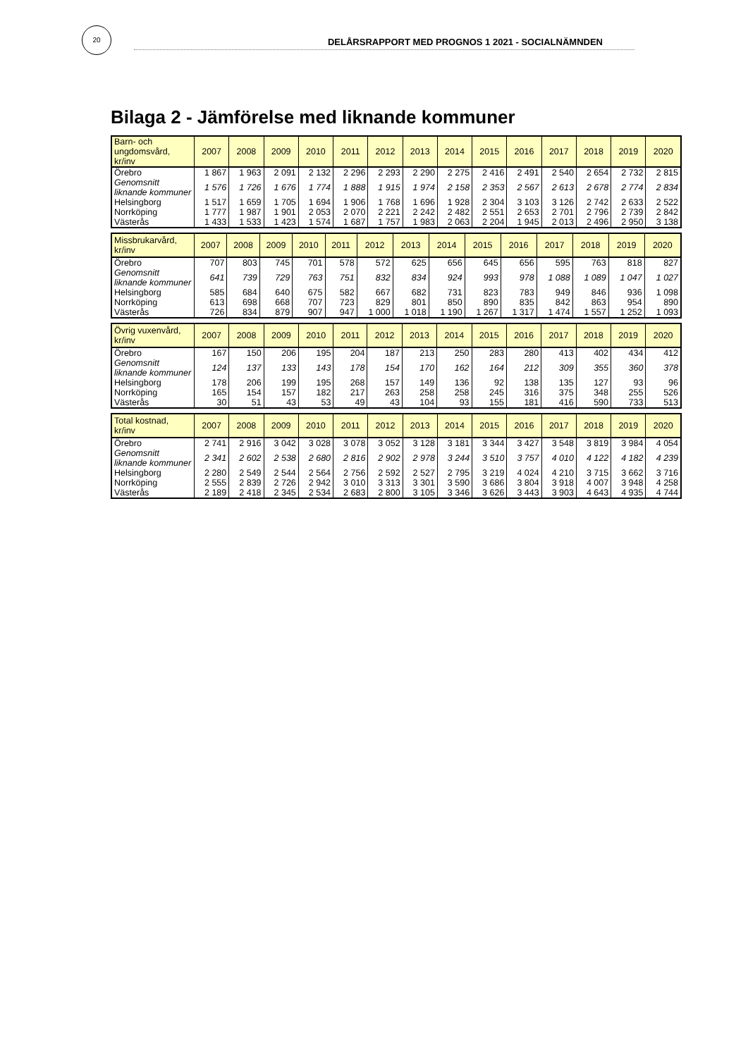20
DELÅRSRAPPORT MED PROGNOS 1 2021 - SOCIALNÄMNDEN
Bilaga 2 - Jämförelse med liknande kommuner
| Barn- och ungdomsvård, kr/inv | 2007 | 2008 | 2009 | 2010 | 2011 | 2012 | 2013 | 2014 | 2015 | 2016 | 2017 | 2018 | 2019 | 2020 |
| --- | --- | --- | --- | --- | --- | --- | --- | --- | --- | --- | --- | --- | --- | --- |
| Örebro | 1 867 | 1 963 | 2 091 | 2 132 | 2 296 | 2 293 | 2 290 | 2 275 | 2 416 | 2 491 | 2 540 | 2 654 | 2 732 | 2 815 |
| Genomsnitt liknande kommuner | 1 576 | 1 726 | 1 676 | 1 774 | 1 888 | 1 915 | 1 974 | 2 158 | 2 353 | 2 567 | 2 613 | 2 678 | 2 774 | 2 834 |
| Helsingborg | 1 517 | 1 659 | 1 705 | 1 694 | 1 906 | 1 768 | 1 696 | 1 928 | 2 304 | 3 103 | 3 126 | 2 742 | 2 633 | 2 522 |
| Norrköping | 1 777 | 1 987 | 1 901 | 2 053 | 2 070 | 2 221 | 2 242 | 2 482 | 2 551 | 2 653 | 2 701 | 2 796 | 2 739 | 2 842 |
| Västerås | 1 433 | 1 533 | 1 423 | 1 574 | 1 687 | 1 757 | 1 983 | 2 063 | 2 204 | 1 945 | 2 013 | 2 496 | 2 950 | 3 138 |
| Missbrukarvård, kr/inv | 2007 | 2008 | 2009 | 2010 | 2011 | 2012 | 2013 | 2014 | 2015 | 2016 | 2017 | 2018 | 2019 | 2020 |
| --- | --- | --- | --- | --- | --- | --- | --- | --- | --- | --- | --- | --- | --- | --- |
| Örebro | 707 | 803 | 745 | 701 | 578 | 572 | 625 | 656 | 645 | 656 | 595 | 763 | 818 | 827 |
| Genomsnitt liknande kommuner | 641 | 739 | 729 | 763 | 751 | 832 | 834 | 924 | 993 | 978 | 1 088 | 1 089 | 1 047 | 1 027 |
| Helsingborg | 585 | 684 | 640 | 675 | 582 | 667 | 682 | 731 | 823 | 783 | 949 | 846 | 936 | 1 098 |
| Norrköping | 613 | 698 | 668 | 707 | 723 | 829 | 801 | 850 | 890 | 835 | 842 | 863 | 954 | 890 |
| Västerås | 726 | 834 | 879 | 907 | 947 | 1 000 | 1 018 | 1 190 | 1 267 | 1 317 | 1 474 | 1 557 | 1 252 | 1 093 |
| Övrig vuxenvård, kr/inv | 2007 | 2008 | 2009 | 2010 | 2011 | 2012 | 2013 | 2014 | 2015 | 2016 | 2017 | 2018 | 2019 | 2020 |
| --- | --- | --- | --- | --- | --- | --- | --- | --- | --- | --- | --- | --- | --- | --- |
| Örebro | 167 | 150 | 206 | 195 | 204 | 187 | 213 | 250 | 283 | 280 | 413 | 402 | 434 | 412 |
| Genomsnitt liknande kommuner | 124 | 137 | 133 | 143 | 178 | 154 | 170 | 162 | 164 | 212 | 309 | 355 | 360 | 378 |
| Helsingborg | 178 | 206 | 199 | 195 | 268 | 157 | 149 | 136 | 92 | 138 | 135 | 127 | 93 | 96 |
| Norrköping | 165 | 154 | 157 | 182 | 217 | 263 | 258 | 258 | 245 | 316 | 375 | 348 | 255 | 526 |
| Västerås | 30 | 51 | 43 | 53 | 49 | 43 | 104 | 93 | 155 | 181 | 416 | 590 | 733 | 513 |
| Total kostnad, kr/inv | 2007 | 2008 | 2009 | 2010 | 2011 | 2012 | 2013 | 2014 | 2015 | 2016 | 2017 | 2018 | 2019 | 2020 |
| --- | --- | --- | --- | --- | --- | --- | --- | --- | --- | --- | --- | --- | --- | --- |
| Örebro | 2 741 | 2 916 | 3 042 | 3 028 | 3 078 | 3 052 | 3 128 | 3 181 | 3 344 | 3 427 | 3 548 | 3 819 | 3 984 | 4 054 |
| Genomsnitt liknande kommuner | 2 341 | 2 602 | 2 538 | 2 680 | 2 816 | 2 902 | 2 978 | 3 244 | 3 510 | 3 757 | 4 010 | 4 122 | 4 182 | 4 239 |
| Helsingborg | 2 280 | 2 549 | 2 544 | 2 564 | 2 756 | 2 592 | 2 527 | 2 795 | 3 219 | 4 024 | 4 210 | 3 715 | 3 662 | 3 716 |
| Norrköping | 2 555 | 2 839 | 2 726 | 2 942 | 3 010 | 3 313 | 3 301 | 3 590 | 3 686 | 3 804 | 3 918 | 4 007 | 3 948 | 4 258 |
| Västerås | 2 189 | 2 418 | 2 345 | 2 534 | 2 683 | 2 800 | 3 105 | 3 346 | 3 626 | 3 443 | 3 903 | 4 643 | 4 935 | 4 744 |